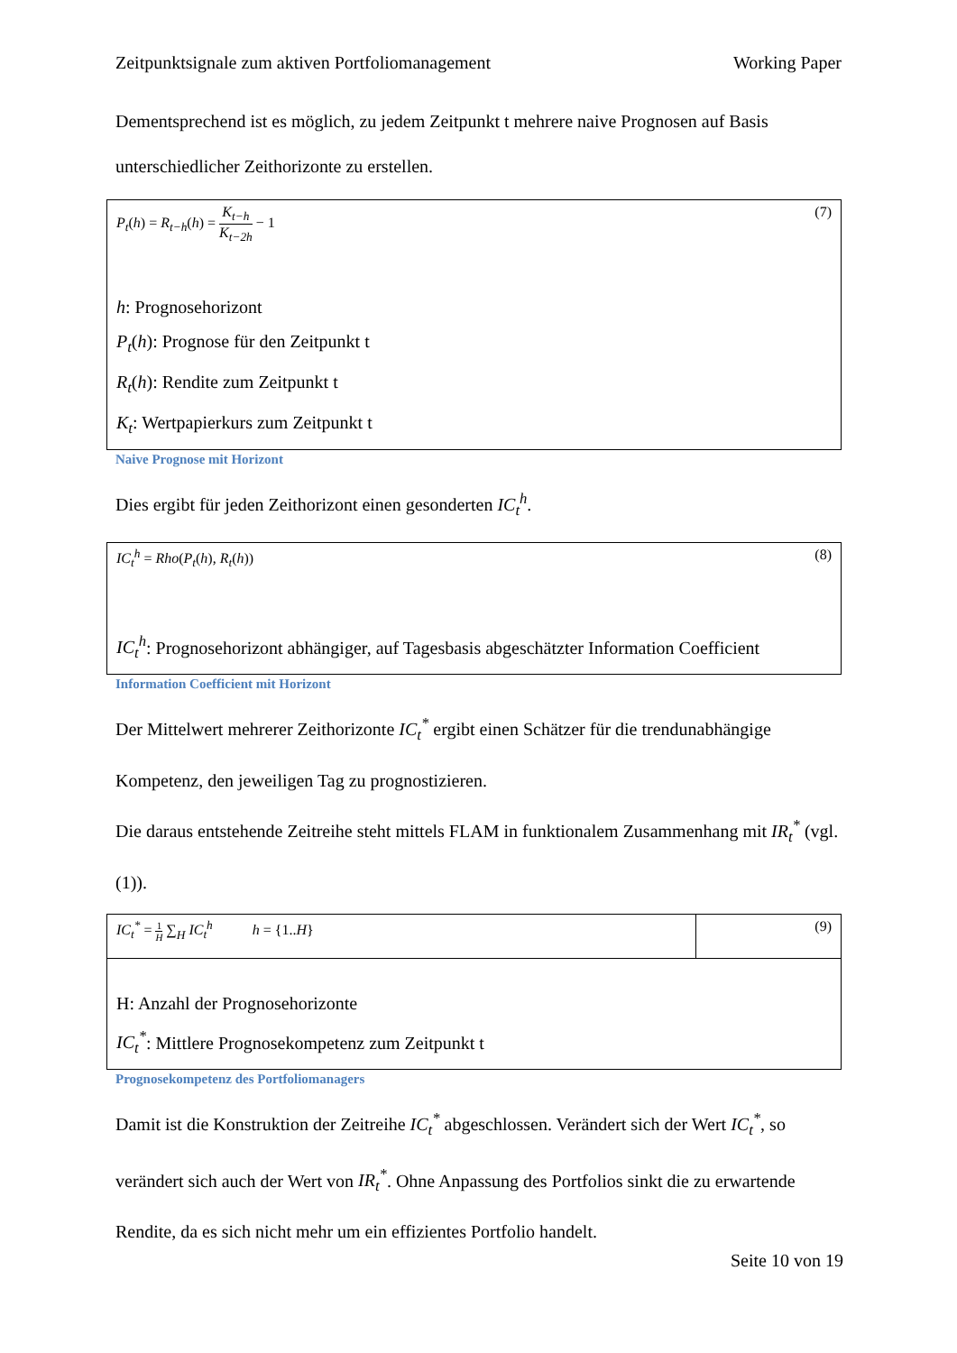Zeitpunktsignale zum aktiven Portfoliomanagement Working Paper
Dementsprechend ist es möglich, zu jedem Zeitpunkt t mehrere naive Prognosen auf Basis unterschiedlicher Zeithorizonte zu erstellen.
P<sub>t</sub>(h) = R<sub>t−h</sub>(h) = K<sub>t−h</sub> K<sub>t−2h</sub> − 1 (7)
h: Prognosehorizont
P<sub>t</sub>(h): Prognose für den Zeitpunkt t
R<sub>t</sub>(h): Rendite zum Zeitpunkt t
K<sub>t</sub>: Wertpapierkurs zum Zeitpunkt t
Naive Prognose mit Horizont
Dies ergibt für jeden Zeithorizont einen gesonderten IC<sub>t</sub><sup>h</sup>.
IC<sub>t</sub><sup>h</sup> = Rho(P<sub>t</sub>(h), R<sub>t</sub>(h)) (8)
IC<sub>t</sub><sup>h</sup>: Prognosehorizont abhängiger, auf Tagesbasis abgeschätzter Information Coefficient
Information Coefficient mit Horizont
Der Mittelwert mehrerer Zeithorizonte IC<sub>t</sub><sup>*</sup> ergibt einen Schätzer für die trendunabhängige Kompetenz, den jeweiligen Tag zu prognostizieren.
Die daraus entstehende Zeitreihe steht mittels FLAM in funktionalem Zusammenhang mit IR<sub>t</sub><sup>*</sup> (vgl. (1)).
IC<sub>t</sub><sup>*</sup> = 1 H ∑<sub>H</sub> IC<sub>t</sub><sup>h</sup> h = {1..H}
(9)
H: Anzahl der Prognosehorizonte
IC<sub>t</sub><sup>*</sup>: Mittlere Prognosekompetenz zum Zeitpunkt t
Prognosekompetenz des Portfoliomanagers
Damit ist die Konstruktion der Zeitreihe IC<sub>t</sub><sup>*</sup> abgeschlossen. Verändert sich der Wert IC<sub>t</sub><sup>*</sup>, so verändert sich auch der Wert von IR<sub>t</sub><sup>*</sup>. Ohne Anpassung des Portfolios sinkt die zu erwartende Rendite, da es sich nicht mehr um ein effizientes Portfolio handelt.
Seite 10 von 19